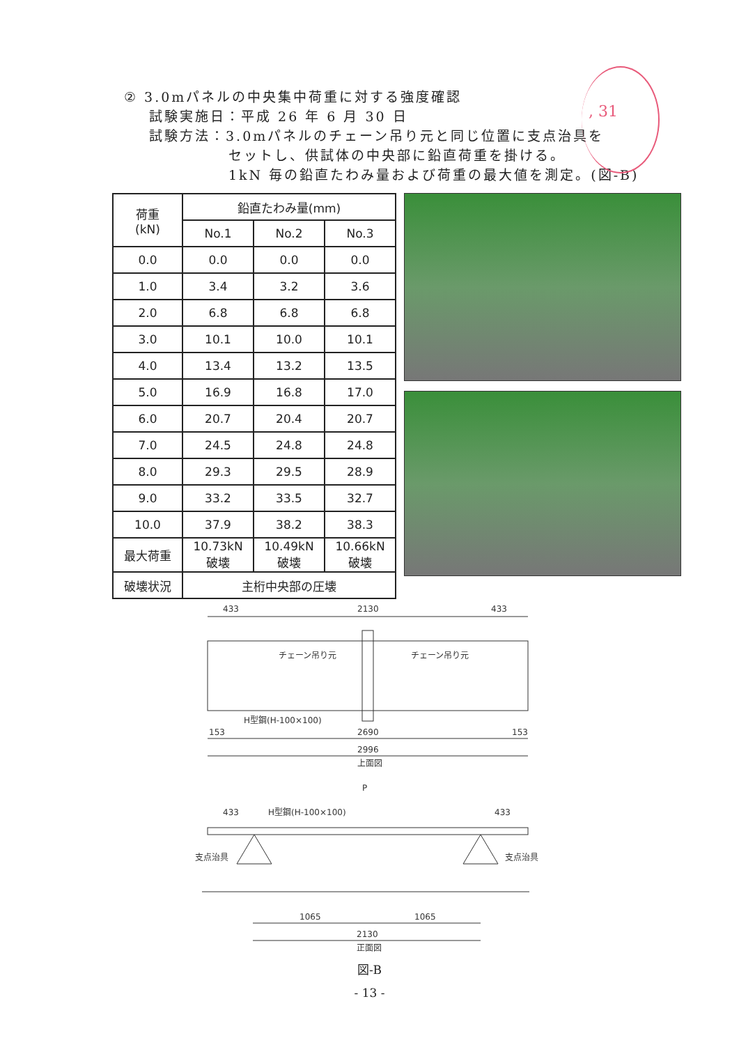② 3.0mパネルの中央集中荷重に対する強度確認
試験実施日：平成 26 年 6 月 30 日
試験方法：3.0mパネルのチェーン吊り元と同じ位置に支点治具を
セットし、供試体の中央部に鉛直荷重を掛ける。
1kN 毎の鉛直たわみ量および荷重の最大値を測定。(図-B)
, 31
| 荷重 (kN) | 鉛直たわみ量(mm) | | |
| --- | --- | --- | --- |
| | No.1 | No.2 | No.3 |
| 0.0 | 0.0 | 0.0 | 0.0 |
| 1.0 | 3.4 | 3.2 | 3.6 |
| 2.0 | 6.8 | 6.8 | 6.8 |
| 3.0 | 10.1 | 10.0 | 10.1 |
| 4.0 | 13.4 | 13.2 | 13.5 |
| 5.0 | 16.9 | 16.8 | 17.0 |
| 6.0 | 20.7 | 20.4 | 20.7 |
| 7.0 | 24.5 | 24.8 | 24.8 |
| 8.0 | 29.3 | 29.5 | 28.9 |
| 9.0 | 33.2 | 33.5 | 32.7 |
| 10.0 | 37.9 | 38.2 | 38.3 |
| 最大荷重 | 10.73kN 破壊 | 10.49kN 破壊 | 10.66kN 破壊 |
| 破壊状況 | 主桁中央部の圧壊 | | |
433
2130
433
チェーン吊り元
チェーン吊り元
H型鋼(H-100×100)
153
2690
153
2996
上面図
P
433
H型鋼(H-100×100)
433
支点治具
支点治具
1065
1065
2130
正面図
図-B
- 13 -